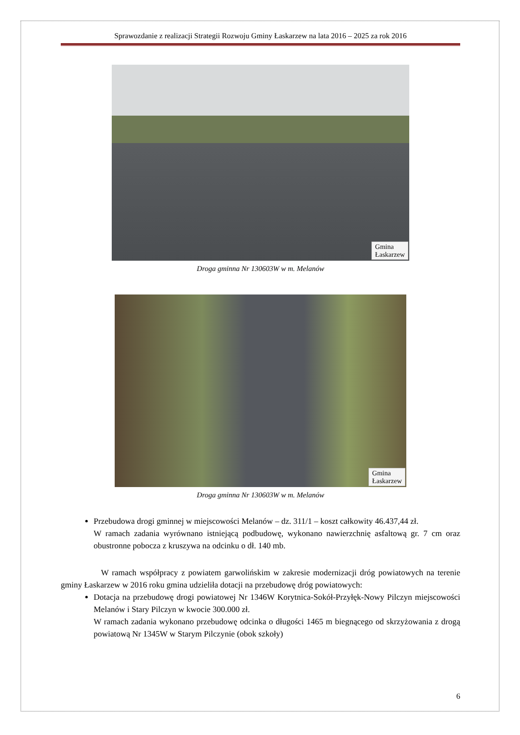Sprawozdanie z realizacji Strategii Rozwoju Gminy Łaskarzew na lata 2016 – 2025 za rok 2016
Gmina
Łaskarzew
Droga gminna Nr 130603W w m. Melanów
Gmina
Łaskarzew
Droga gminna Nr 130603W w m. Melanów
Przebudowa drogi gminnej w miejscowości Melanów – dz. 311/1 – koszt całkowity 46.437,44 zł.
W ramach zadania wyrównano istniejącą podbudowę, wykonano nawierzchnię asfaltową gr. 7 cm oraz obustronne pobocza z kruszywa na odcinku o dł. 140 mb.
W ramach współpracy z powiatem garwolińskim w zakresie modernizacji dróg powiatowych na terenie gminy Łaskarzew w 2016 roku gmina udzieliła dotacji na przebudowę dróg powiatowych:
Dotacja na przebudowę drogi powiatowej Nr 1346W Korytnica-Sokół-Przyłęk-Nowy Pilczyn miejscowości Melanów i Stary Pilczyn w kwocie 300.000 zł.
W ramach zadania wykonano przebudowę odcinka o długości 1465 m biegnącego od skrzyżowania z drogą powiatową Nr 1345W w Starym Pilczynie (obok szkoły)
6